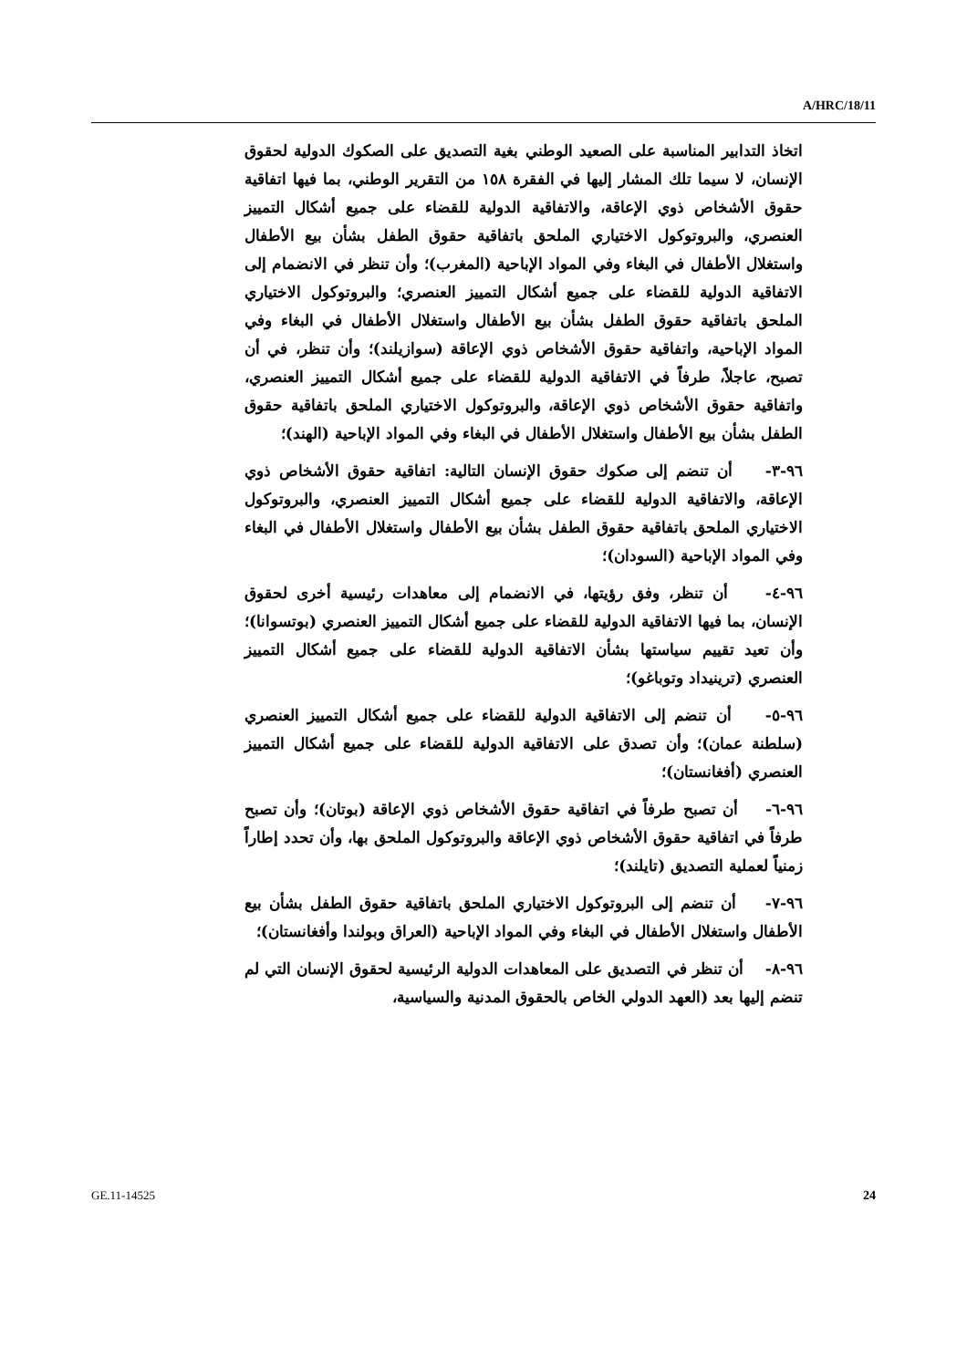A/HRC/18/11
اتخاذ التدابير المناسبة على الصعيد الوطني بغية التصديق على الصكوك الدولية لحقوق الإنسان، لا سيما تلك المشار إليها في الفقرة ١٥٨ من التقرير الوطني، بما فيها اتفاقية حقوق الأشخاص ذوي الإعاقة، والاتفاقية الدولية للقضاء على جميع أشكال التمييز العنصري، والبروتوكول الاختياري الملحق باتفاقية حقوق الطفل بشأن بيع الأطفال واستغلال الأطفال في البغاء وفي المواد الإباحية (المغرب)؛ وأن تنظر في الانضمام إلى الاتفاقية الدولية للقضاء على جميع أشكال التمييز العنصري؛ والبروتوكول الاختياري الملحق باتفاقية حقوق الطفل بشأن بيع الأطفال واستغلال الأطفال في البغاء وفي المواد الإباحية، واتفاقية حقوق الأشخاص ذوي الإعاقة (سوازيلند)؛ وأن تنظر، في أن تصبح، عاجلاً، طرفاً في الاتفاقية الدولية للقضاء على جميع أشكال التمييز العنصري، واتفاقية حقوق الأشخاص ذوي الإعاقة، والبروتوكول الاختياري الملحق باتفاقية حقوق الطفل بشأن بيع الأطفال واستغلال الأطفال في البغاء وفي المواد الإباحية (الهند)؛
٩٦-٣- أن تنضم إلى صكوك حقوق الإنسان التالية: اتفاقية حقوق الأشخاص ذوي الإعاقة، والاتفاقية الدولية للقضاء على جميع أشكال التمييز العنصري، والبروتوكول الاختياري الملحق باتفاقية حقوق الطفل بشأن بيع الأطفال واستغلال الأطفال في البغاء وفي المواد الإباحية (السودان)؛
٩٦-٤- أن تنظر، وفق رؤيتها، في الانضمام إلى معاهدات رئيسية أخرى لحقوق الإنسان، بما فيها الاتفاقية الدولية للقضاء على جميع أشكال التمييز العنصري (بوتسوانا)؛ وأن تعيد تقييم سياستها بشأن الاتفاقية الدولية للقضاء على جميع أشكال التمييز العنصري (ترينيداد وتوباغو)؛
٩٦-٥- أن تنضم إلى الاتفاقية الدولية للقضاء على جميع أشكال التمييز العنصري (سلطنة عمان)؛ وأن تصدق على الاتفاقية الدولية للقضاء على جميع أشكال التمييز العنصري (أفغانستان)؛
٩٦-٦- أن تصبح طرفاً في اتفاقية حقوق الأشخاص ذوي الإعاقة (بوتان)؛ وأن تصبح طرفاً في اتفاقية حقوق الأشخاص ذوي الإعاقة والبروتوكول الملحق بها، وأن تحدد إطاراً زمنياً لعملية التصديق (تايلند)؛
٩٦-٧- أن تنضم إلى البروتوكول الاختياري الملحق باتفاقية حقوق الطفل بشأن بيع الأطفال واستغلال الأطفال في البغاء وفي المواد الإباحية (العراق وبولندا وأفغانستان)؛
٩٦-٨- أن تنظر في التصديق على المعاهدات الدولية الرئيسية لحقوق الإنسان التي لم تنضم إليها بعد (العهد الدولي الخاص بالحقوق المدنية والسياسية،
GE.11-14525 24